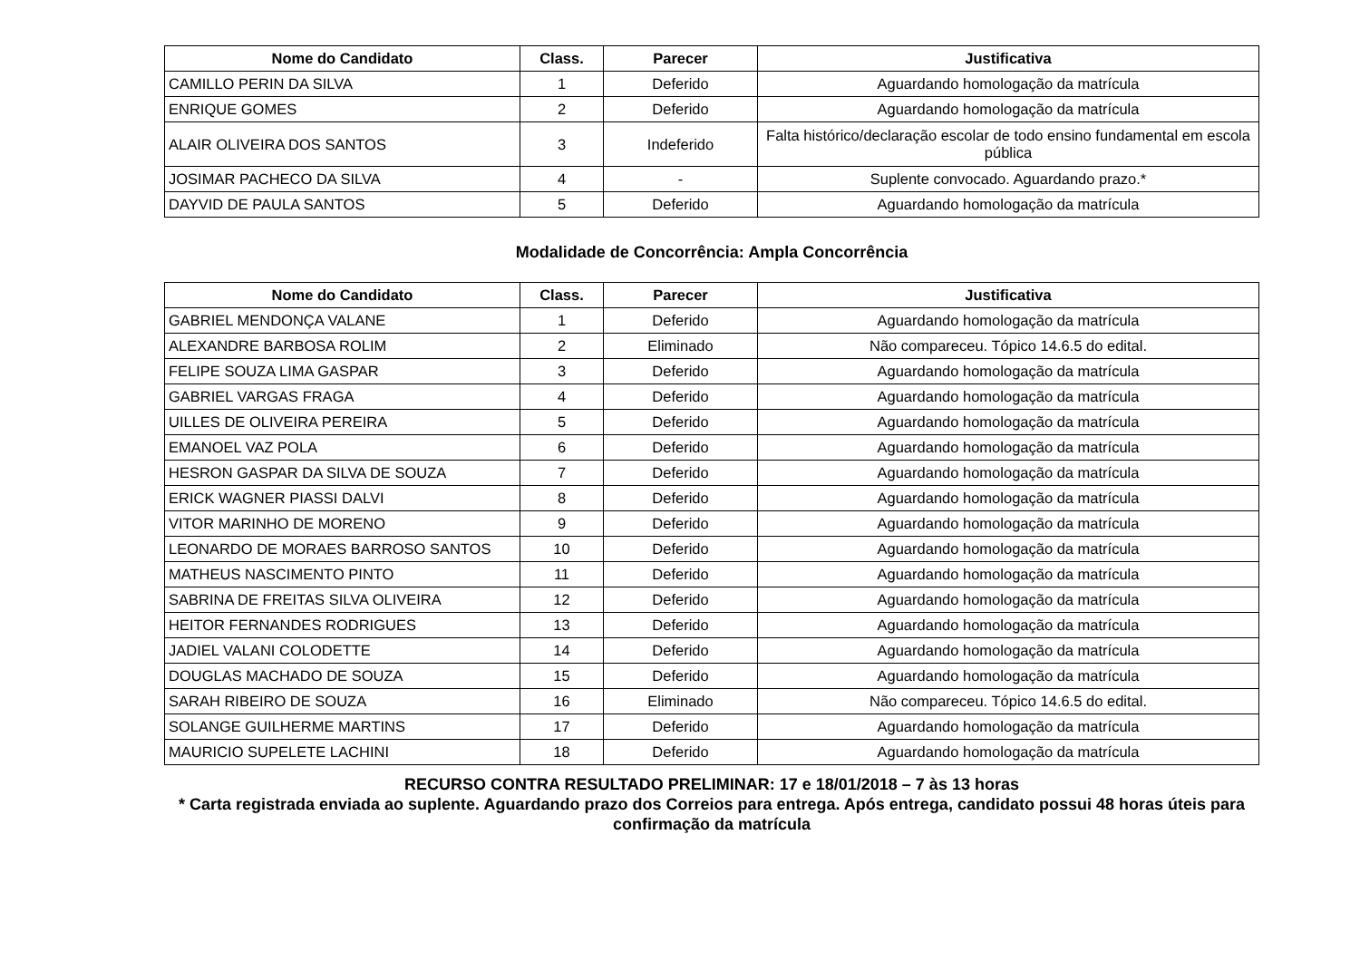| Nome do Candidato | Class. | Parecer | Justificativa |
| --- | --- | --- | --- |
| CAMILLO PERIN DA SILVA | 1 | Deferido | Aguardando homologação da matrícula |
| ENRIQUE GOMES | 2 | Deferido | Aguardando homologação da matrícula |
| ALAIR OLIVEIRA DOS SANTOS | 3 | Indeferido | Falta histórico/declaração escolar de todo ensino fundamental em escola pública |
| JOSIMAR PACHECO DA SILVA | 4 | - | Suplente convocado. Aguardando prazo.* |
| DAYVID DE PAULA SANTOS | 5 | Deferido | Aguardando homologação da matrícula |
Modalidade de Concorrência: Ampla Concorrência
| Nome do Candidato | Class. | Parecer | Justificativa |
| --- | --- | --- | --- |
| GABRIEL MENDONÇA VALANE | 1 | Deferido | Aguardando homologação da matrícula |
| ALEXANDRE BARBOSA ROLIM | 2 | Eliminado | Não compareceu. Tópico 14.6.5 do edital. |
| FELIPE SOUZA LIMA GASPAR | 3 | Deferido | Aguardando homologação da matrícula |
| GABRIEL VARGAS FRAGA | 4 | Deferido | Aguardando homologação da matrícula |
| UILLES DE OLIVEIRA PEREIRA | 5 | Deferido | Aguardando homologação da matrícula |
| EMANOEL VAZ POLA | 6 | Deferido | Aguardando homologação da matrícula |
| HESRON GASPAR DA SILVA DE SOUZA | 7 | Deferido | Aguardando homologação da matrícula |
| ERICK WAGNER PIASSI DALVI | 8 | Deferido | Aguardando homologação da matrícula |
| VITOR MARINHO DE MORENO | 9 | Deferido | Aguardando homologação da matrícula |
| LEONARDO DE MORAES BARROSO SANTOS | 10 | Deferido | Aguardando homologação da matrícula |
| MATHEUS NASCIMENTO PINTO | 11 | Deferido | Aguardando homologação da matrícula |
| SABRINA DE FREITAS SILVA OLIVEIRA | 12 | Deferido | Aguardando homologação da matrícula |
| HEITOR FERNANDES RODRIGUES | 13 | Deferido | Aguardando homologação da matrícula |
| JADIEL VALANI COLODETTE | 14 | Deferido | Aguardando homologação da matrícula |
| DOUGLAS MACHADO DE SOUZA | 15 | Deferido | Aguardando homologação da matrícula |
| SARAH RIBEIRO DE SOUZA | 16 | Eliminado | Não compareceu. Tópico 14.6.5 do edital. |
| SOLANGE GUILHERME MARTINS | 17 | Deferido | Aguardando homologação da matrícula |
| MAURICIO SUPELETE LACHINI | 18 | Deferido | Aguardando homologação da matrícula |
RECURSO CONTRA RESULTADO PRELIMINAR: 17 e 18/01/2018 – 7 às 13 horas
* Carta registrada enviada ao suplente. Aguardando prazo dos Correios para entrega. Após entrega, candidato possui 48 horas úteis para confirmação da matrícula